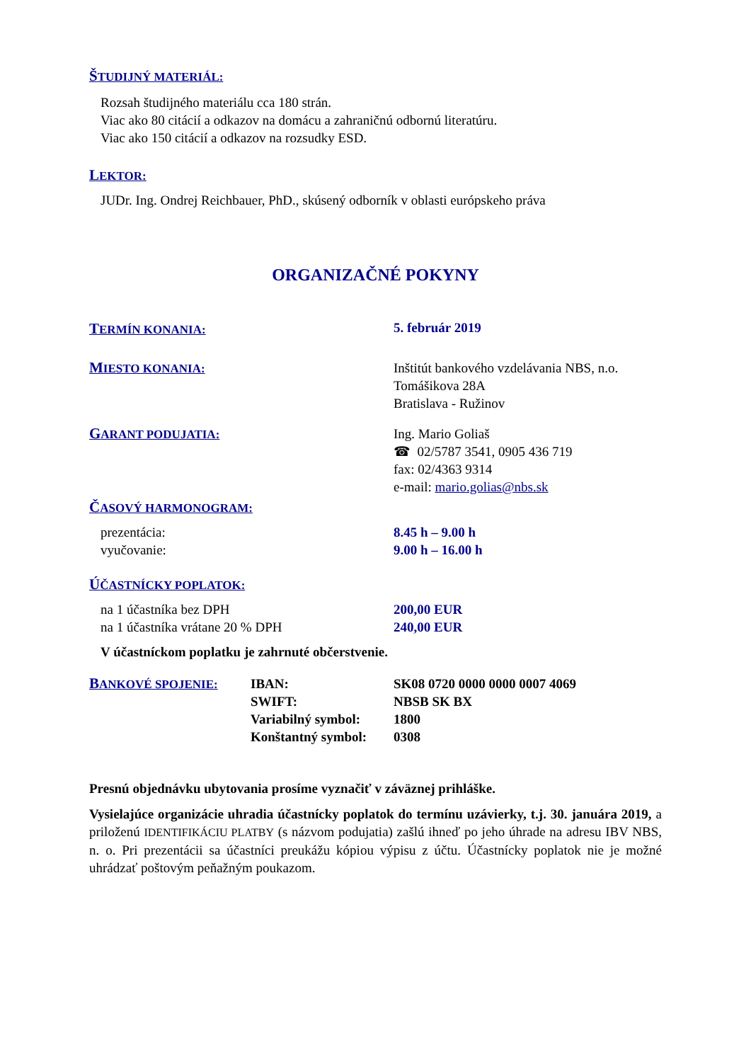ŠTUDIJNÝ MATERIÁL:
Rozsah študijného materiálu cca 180 strán.
Viac ako 80 citácií a odkazov na domácu a zahraničnú odbornú literatúru.
Viac ako 150 citácií a odkazov na rozsudky ESD.
LEKTOR:
JUDr. Ing. Ondrej Reichbauer, PhD., skúsený odborník v oblasti európskeho práva
ORGANIZAČNÉ POKYNY
TERMÍN KONANIA: 5. február 2019
MIESTO KONANIA: Inštitút bankového vzdelávania NBS, n.o.
Tomášikova 28A
Bratislava - Ružinov
GARANT PODUJATIA: Ing. Mario Goliaš
☎ 02/5787 3541, 0905 436 719
fax: 02/4363 9314
e-mail: mario.golias@nbs.sk
ČASOVÝ HARMONOGRAM:
prezentácia:
vyučovanie:
8.45 h – 9.00 h
9.00 h – 16.00 h
ÚČASTNÍCKY POPLATOK:
na 1 účastníka bez DPH
na 1 účastníka vrátane 20 % DPH
200,00 EUR
240,00 EUR
V účastníckom poplatku je zahrnuté občerstvenie.
BANKOVÉ SPOJENIE: IBAN:
SWIFT:
Variabilný symbol:
Konštantný symbol:
SK08 0720 0000 0000 0007 4069
NBSB SK BX
1800
0308
Presnú objednávku ubytovania prosíme vyznačiť v záväznej prihláške.
Vysielajúce organizácie uhradia účastnícky poplatok do termínu uzávierky, t.j. 30. januára 2019, a priloženú IDENTIFIKÁCIU PLATBY (s názvom podujatia) zašlú ihneď po jeho úhrade na adresu IBV NBS, n. o. Pri prezentácii sa účastníci preukážu kópiou výpisu z účtu. Účastnícky poplatok nie je možné uhrádzať poštovým peňažným poukazom.